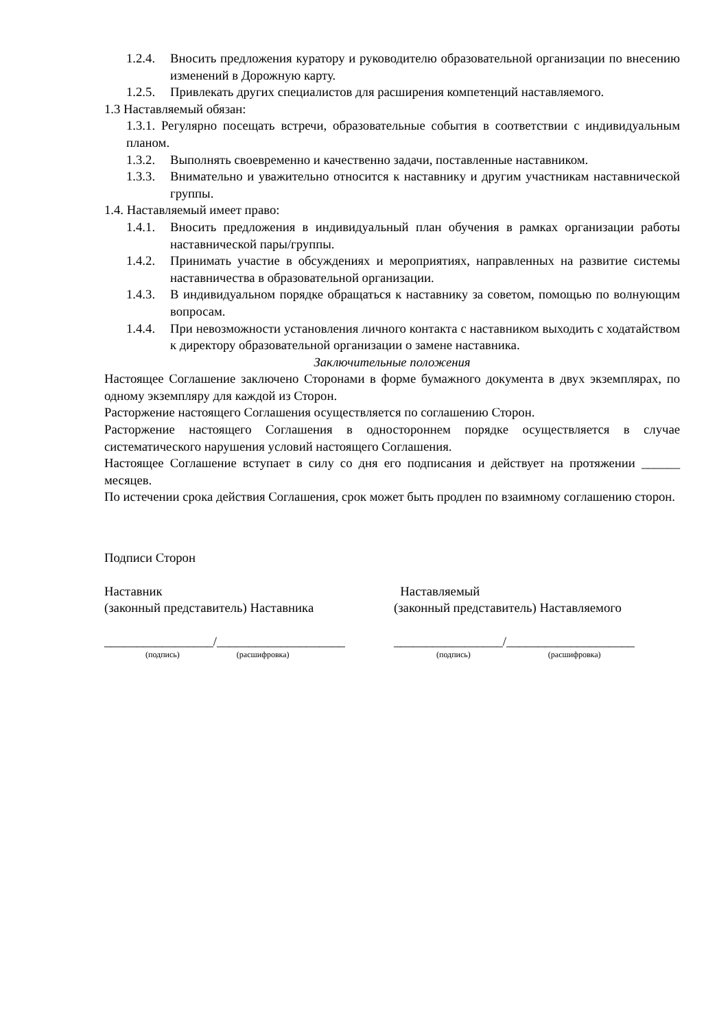1.2.4. Вносить предложения куратору и руководителю образовательной организации по внесению изменений в Дорожную карту.
1.2.5. Привлекать других специалистов для расширения компетенций наставляемого.
1.3 Наставляемый обязан:
1.3.1. Регулярно посещать встречи, образовательные события в соответствии с индивидуальным планом.
1.3.2. Выполнять своевременно и качественно задачи, поставленные наставником.
1.3.3. Внимательно и уважительно относится к наставнику и другим участникам наставнической группы.
1.4. Наставляемый имеет право:
1.4.1. Вносить предложения в индивидуальный план обучения в рамках организации работы наставнической пары/группы.
1.4.2. Принимать участие в обсуждениях и мероприятиях, направленных на развитие системы наставничества в образовательной организации.
1.4.3. В индивидуальном порядке обращаться к наставнику за советом, помощью по волнующим вопросам.
1.4.4. При невозможности установления личного контакта с наставником выходить с ходатайством к директору образовательной организации о замене наставника.
Заключительные положения
Настоящее Соглашение заключено Сторонами в форме бумажного документа в двух экземплярах, по одному экземпляру для каждой из Сторон.
Расторжение настоящего Соглашения осуществляется по соглашению Сторон.
Расторжение настоящего Соглашения в одностороннем порядке осуществляется в случае систематического нарушения условий настоящего Соглашения.
Настоящее Соглашение вступает в силу со дня его подписания и действует на протяжении ______ месяцев.
По истечении срока действия Соглашения, срок может быть продлен по взаимному соглашению сторон.
Подписи Сторон
Наставник
(законный представитель) Наставника
Наставляемый
(законный представитель) Наставляемого
_________________/____________________
_________________/____________________
(подпись) (расшифровка) (подпись) (расшифровка)